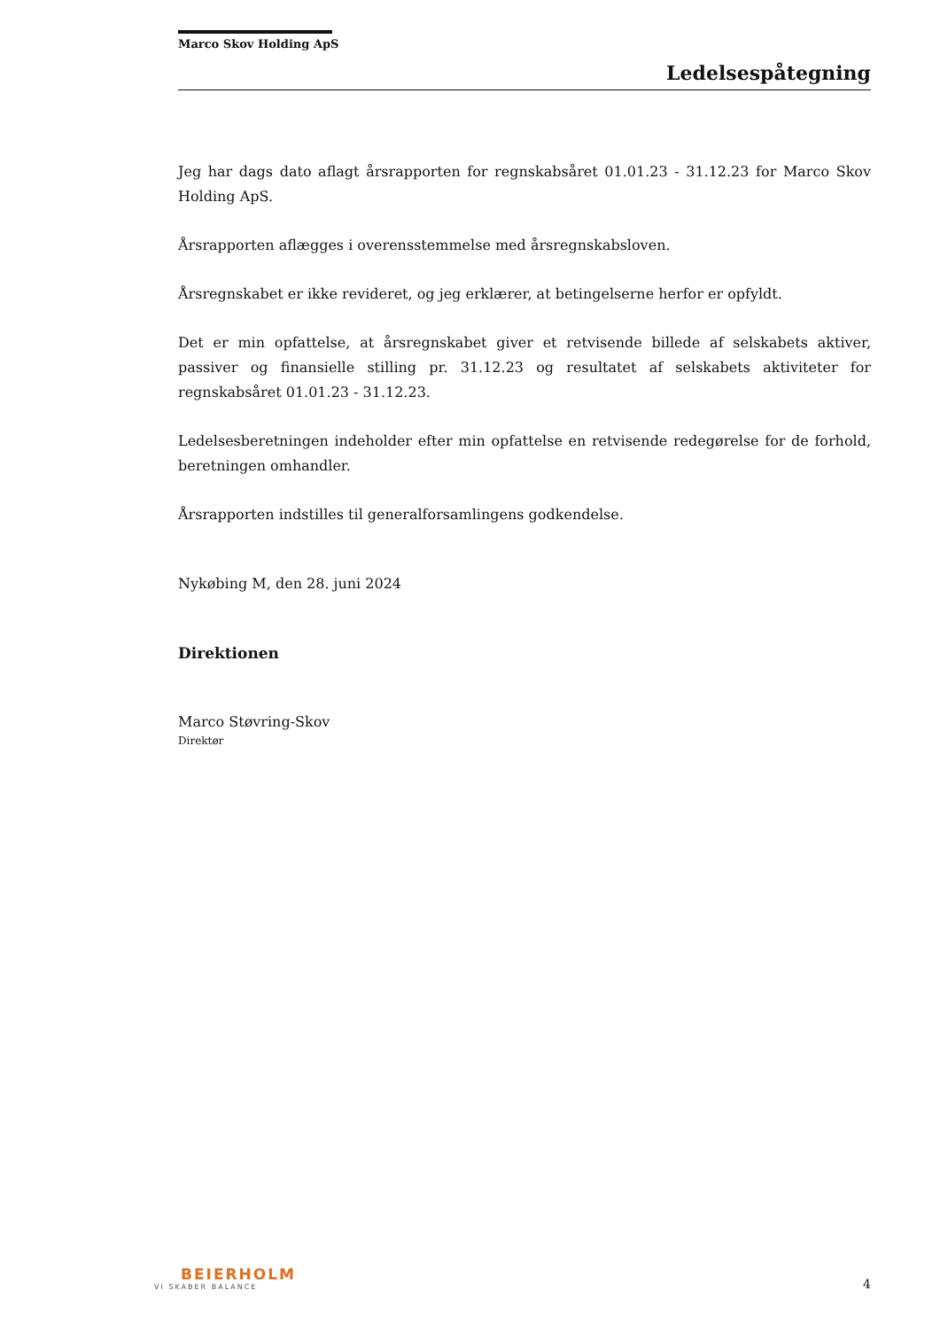Marco Skov Holding ApS
Ledelsespåtegning
Jeg har dags dato aflagt årsrapporten for regnskabsåret 01.01.23 - 31.12.23 for Marco Skov Holding ApS.
Årsrapporten aflægges i overensstemmelse med årsregnskabsloven.
Årsregnskabet er ikke revideret, og jeg erklærer, at betingelserne herfor er opfyldt.
Det er min opfattelse, at årsregnskabet giver et retvisende billede af selskabets aktiver, passiver og finansielle stilling pr. 31.12.23 og resultatet af selskabets aktiviteter for regnskabsåret 01.01.23 - 31.12.23.
Ledelsesberetningen indeholder efter min opfattelse en retvisende redegørelse for de forhold, beretningen omhandler.
Årsrapporten indstilles til generalforsamlingens godkendelse.
Nykøbing M, den 28. juni 2024
Direktionen
Marco Støvring-Skov
Direktør
BEIERHOLM
VI SKABER BALANCE
4